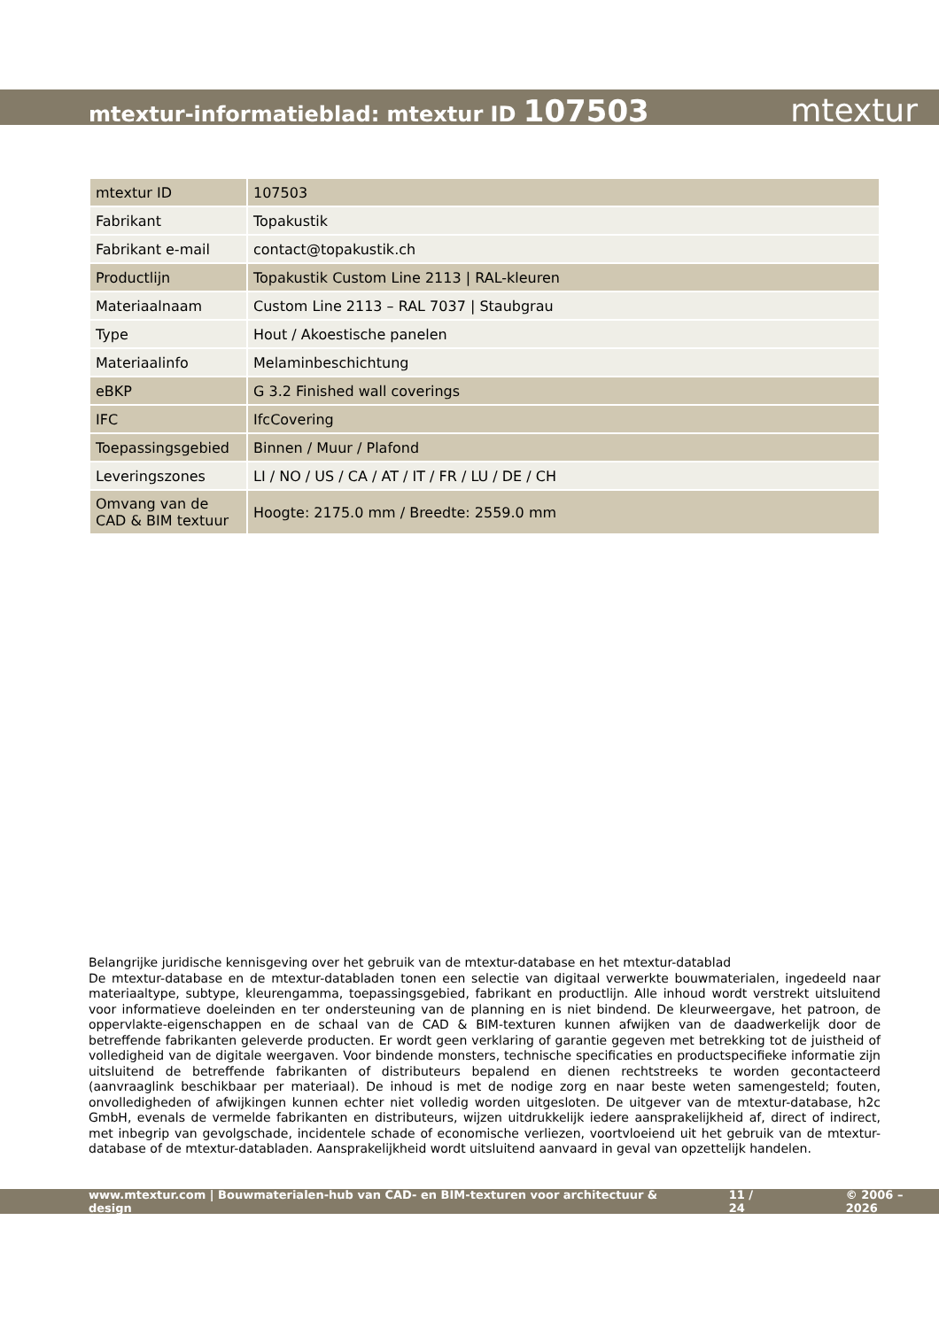mtextur-informatieblad: mtextur ID 107503 mtextur
| mtextur ID | 107503 |
| Fabrikant | Topakustik |
| Fabrikant e-mail | contact@topakustik.ch |
| Productlijn | Topakustik Custom Line 2113 / RAL-kleuren |
| Materiaalnaam | Custom Line 2113 – RAL 7037 / Staubgrau |
| Type | Hout / Akoestische panelen |
| Materiaalinfo | Melaminbeschichtung |
| eBKP | G 3.2 Finished wall coverings |
| IFC | IfcCovering |
| Toepassingsgebied | Binnen / Muur / Plafond |
| Leveringszones | LI / NO / US / CA / AT / IT / FR / LU / DE / CH |
| Omvang van de CAD & BIM textuur | Hoogte: 2175.0 mm / Breedte: 2559.0 mm |
Belangrijke juridische kennisgeving over het gebruik van de mtextur-database en het mtextur-datablad
De mtextur-database en de mtextur-databladen tonen een selectie van digitaal verwerkte bouwmaterialen, ingedeeld naar materiaaltype, subtype, kleurengamma, toepassingsgebied, fabrikant en productlijn. Alle inhoud wordt verstrekt uitsluitend voor informatieve doeleinden en ter ondersteuning van de planning en is niet bindend. De kleurweergave, het patroon, de oppervlakte-eigenschappen en de schaal van de CAD & BIM-texturen kunnen afwijken van de daadwerkelijk door de betreffende fabrikanten geleverde producten. Er wordt geen verklaring of garantie gegeven met betrekking tot de juistheid of volledigheid van de digitale weergaven. Voor bindende monsters, technische specificaties en productspecifieke informatie zijn uitsluitend de betreffende fabrikanten of distributeurs bepalend en dienen rechtstreeks te worden gecontacteerd (aanvraaglink beschikbaar per materiaal). De inhoud is met de nodige zorg en naar beste weten samengesteld; fouten, onvolledigheden of afwijkingen kunnen echter niet volledig worden uitgesloten. De uitgever van de mtextur-database, h2c GmbH, evenals de vermelde fabrikanten en distributeurs, wijzen uitdrukkelijk iedere aansprakelijkheid af, direct of indirect, met inbegrip van gevolgschade, incidentele schade of economische verliezen, voortvloeiend uit het gebruik van de mtextur-database of de mtextur-databladen. Aansprakelijkheid wordt uitsluitend aanvaard in geval van opzettelijk handelen.
www.mtextur.com | Bouwmaterialen-hub van CAD- en BIM-texturen voor architectuur & design 11 / 24 © 2006 – 2026